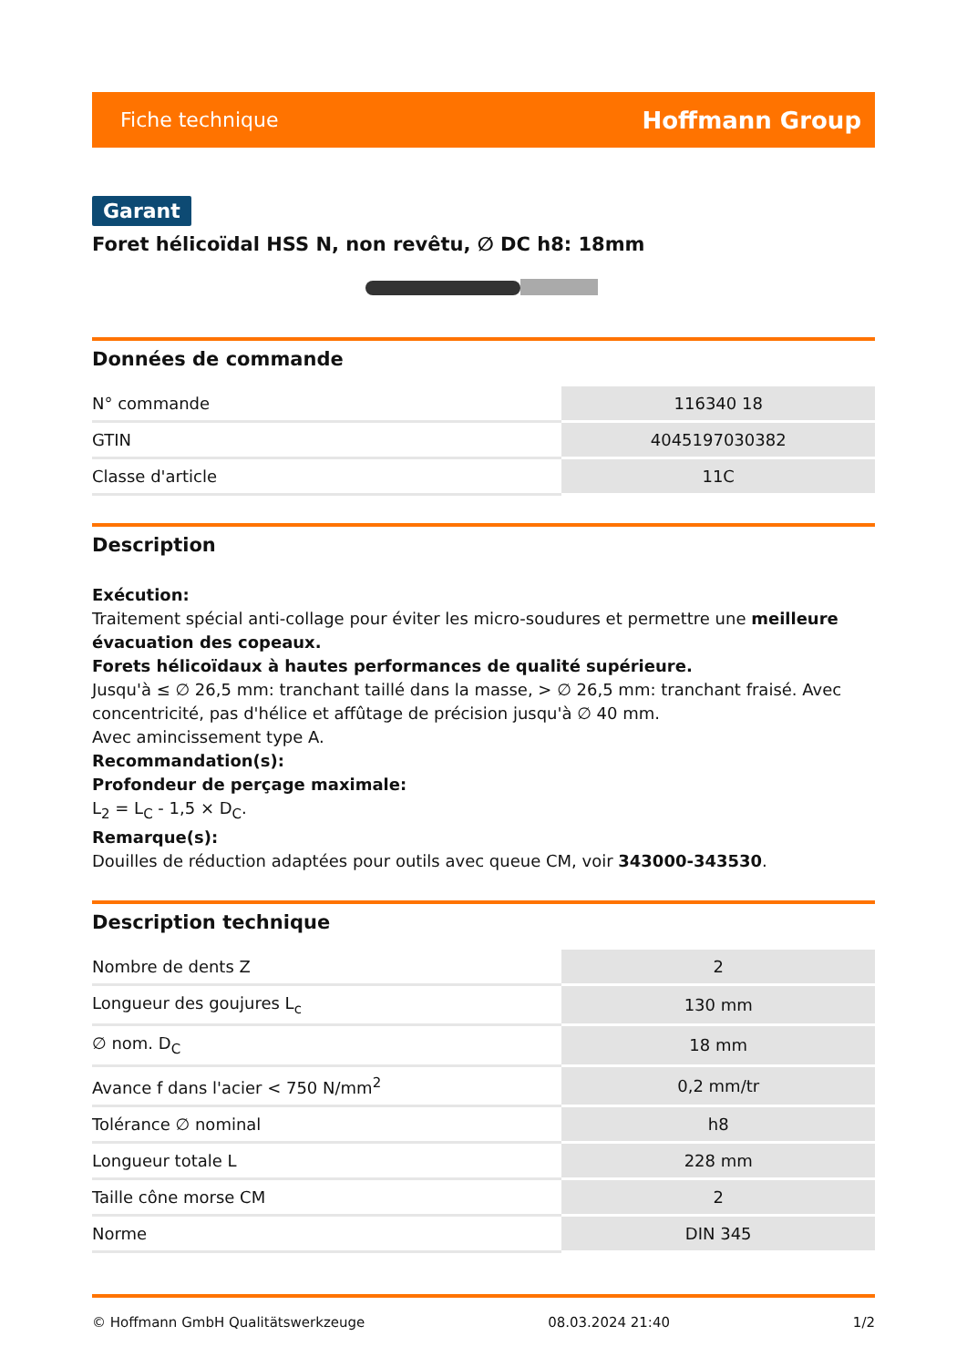Fiche technique Hoffmann Group
Garant
Foret hélicoïdal HSS N, non revêtu, ∅ DC h8: 18mm
Données de commande
| N° commande | 116340 18 |
| GTIN | 4045197030382 |
| Classe d'article | 11C |
Description
Exécution:
Traitement spécial anti-collage pour éviter les micro-soudures et permettre une meilleure évacuation des copeaux.
Forets hélicoïdaux à hautes performances de qualité supérieure.
Jusqu'à ≤ ∅ 26,5 mm: tranchant taillé dans la masse, > ∅ 26,5 mm: tranchant fraisé. Avec concentricité, pas d'hélice et affûtage de précision jusqu'à ∅ 40 mm.
Avec amincissement type A.
Recommandation(s):
Profondeur de perçage maximale:
L<sub>2</sub> = L<sub>C</sub> - 1,5 × D<sub>C</sub>.
Remarque(s):
Douilles de réduction adaptées pour outils avec queue CM, voir 343000-343530.
Description technique
| Nombre de dents Z | 2 |
| Longueur des goujures L<sub>c</sub> | 130 mm |
| ∅ nom. D<sub>C</sub> | 18 mm |
| Avance f dans l'acier < 750 N/mm<sup>2</sup> | 0,2 mm/tr |
| Tolérance ∅ nominal | h8 |
| Longueur totale L | 228 mm |
| Taille cône morse CM | 2 |
| Norme | DIN 345 |
© Hoffmann GmbH Qualitätswerkzeuge 08.03.2024 21:40 1/2